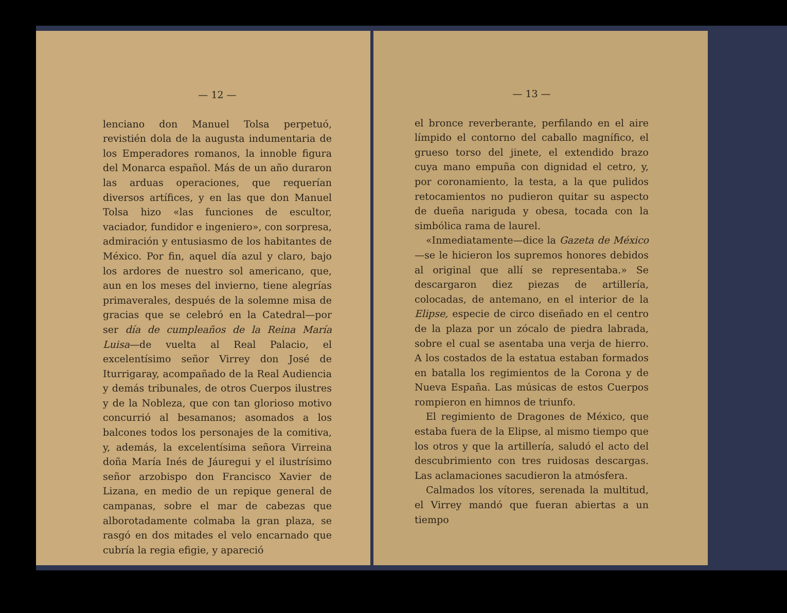— 12 —
lenciano don Manuel Tolsa perpetuó, revistién dola de la augusta indumentaria de los Emperadores romanos, la innoble figura del Monarca español. Más de un año duraron las arduas operaciones, que requerían diversos artífices, y en las que don Manuel Tolsa hizo «las funciones de escultor, vaciador, fundidor e ingeniero», con sorpresa, admiración y entusiasmo de los habitantes de México. Por fin, aquel día azul y claro, bajo los ardores de nuestro sol americano, que, aun en los meses del invierno, tiene alegrías primaverales, después de la solemne misa de gracias que se celebró en la Catedral—por ser día de cumpleaños de la Reina María Luisa—de vuelta al Real Palacio, el excelentísimo señor Virrey don José de Iturrigaray, acompañado de la Real Audiencia y demás tribunales, de otros Cuerpos ilustres y de la Nobleza, que con tan glorioso motivo concurrió al besamanos; asomados a los balcones todos los personajes de la comitiva, y, además, la excelentísima señora Virreina doña María Inés de Jáuregui y el ilustrísimo señor arzobispo don Francisco Xavier de Lizana, en medio de un repique general de campanas, sobre el mar de cabezas que alborotadamente colmaba la gran plaza, se rasgó en dos mitades el velo encarnado que cubría la regia efigie, y apareció
— 13 —
el bronce reverberante, perfilando en el aire límpido el contorno del caballo magnífico, el grueso torso del jinete, el extendido brazo cuya mano empuña con dignidad el cetro, y, por coronamiento, la testa, a la que pulidos retocamientos no pudieron quitar su aspecto de dueña nariguda y obesa, tocada con la simbólica rama de laurel.
«Inmediatamente—dice la Gazeta de México—se le hicieron los supremos honores debidos al original que allí se representaba.» Se descargaron diez piezas de artillería, colocadas, de antemano, en el interior de la Elipse, especie de circo diseñado en el centro de la plaza por un zócalo de piedra labrada, sobre el cual se asentaba una verja de hierro. A los costados de la estatua estaban formados en batalla los regimientos de la Corona y de Nueva España. Las músicas de estos Cuerpos rompieron en himnos de triunfo.
El regimiento de Dragones de México, que estaba fuera de la Elipse, al mismo tiempo que los otros y que la artillería, saludó el acto del descubrimiento con tres ruidosas descargas. Las aclamaciones sacudieron la atmósfera.
Calmados los vítores, serenada la multitud, el Virrey mandó que fueran abiertas a un tiempo